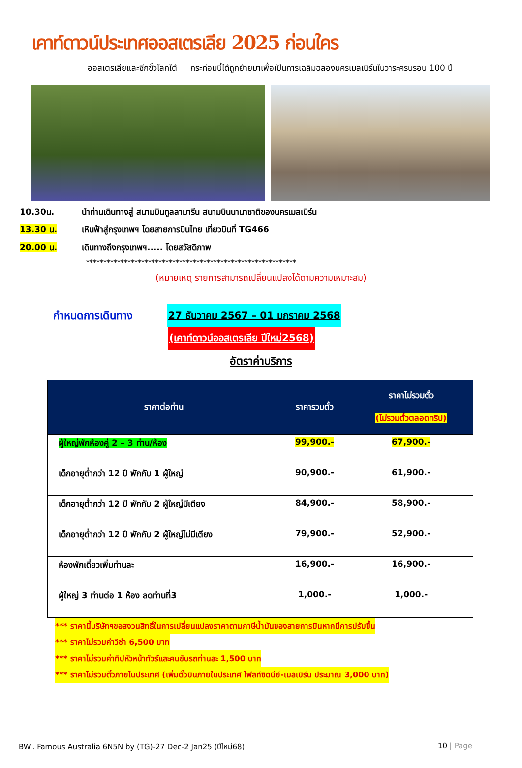เคาท์ดาวน์ประเทศออสเตรเลีย 2025 ก่อนใคร
ออสเตรเลียและซีกขั้วโลกใต้ กระท่อมนี้ได้ถูกย้ายมาเพื่อเป็นการเฉลิมฉลองนครเมลเบิร์นในวาระครบรอบ 100 ปี
10.30น. นำท่านเดินทางสู่ สนามบินทูลลามารีน สนามบินนานาชาติของนครเมลเบิร์น
13.30 น. เหินฟ้าสู่กรุงเทพฯ โดยสายการบินไทย เที่ยวบินที่ TG466
20.00 น. เดินทางถึงกรุงเทพฯ..... โดยสวัสดิภาพ
*************************************************************
(หมายเหตุ รายการสามารถเปลี่ยนแปลงได้ตามความเหมาะสม)
กำหนดการเดินทาง 27 ธันวาคม 2567 – 01 มกราคม 2568
(เคาท์ดาวน์ออสเตรเลีย ปีใหม่2568)
อัตราค่าบริการ
| ราคาต่อท่าน | ราคารวมตั๋ว | ราคาไม่รวมตั๋ว (ไม่รวมตั๋วตลอดทริป) |
| --- | --- | --- |
| ผู้ใหญ่พักห้องคู่ 2 – 3 ท่าน/ห้อง | 99,900.- | 67,900.- |
| เด็กอายุต่ำกว่า 12 ปี พักกับ 1 ผู้ใหญ่ | 90,900.- | 61,900.- |
| เด็กอายุต่ำกว่า 12 ปี พักกับ 2 ผู้ใหญ่มีเตียง | 84,900.- | 58,900.- |
| เด็กอายุต่ำกว่า 12 ปี พักกับ 2 ผู้ใหญ่ไม่มีเตียง | 79,900.- | 52,900.- |
| ห้องพักเดี่ยวเพิ่มท่านละ | 16,900.- | 16,900.- |
| ผู้ใหญ่ 3 ท่านต่อ 1 ห้อง ลดท่านที่3 | 1,000.- | 1,000.- |
*** ราคานี้บริษัทฯขอสงวนสิทธิ์ในการเปลี่ยนแปลงราคาตามภาษีน้ำมันของสายการบินหากมีการปรับขึ้น
*** ราคาไม่รวมค่าวีซ่า 6,500 บาท
*** ราคาไม่รวมค่าทิปหัวหน้าทัวร์และคนขับรถท่านละ 1,500 บาท
*** ราคาไม่รวมตั๋วภายในประเทศ (เพิ่มตั๋วบินภายในประเทศ ไฟลท์ซิดนีย์-เมลเบิร์น ประมาณ 3,000 บาท)
BW.. Famous Australia 6N5N by (TG)-27 Dec-2 Jan25 (ปีใหม่68) 10 | Page